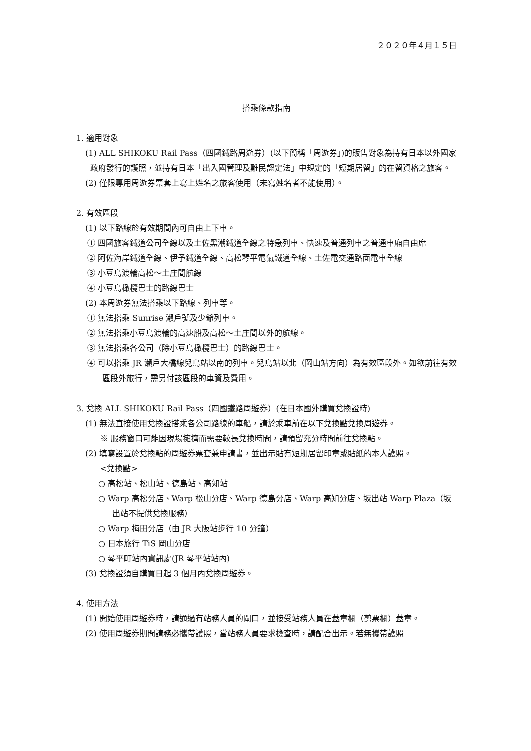２０２０年４月１５日
搭乘條款指南
1. 適用對象
(1) ALL SHIKOKU Rail Pass（四國鐵路周遊券）(以下簡稱「周遊券」)的販售對象為持有日本以外國家政府發行的護照，並持有日本「出入國管理及難民認定法」中規定的「短期居留」的在留資格之旅客。
(2) 僅限專用周遊券票套上寫上姓名之旅客使用（未寫姓名者不能使用）。
2. 有效區段
(1) 以下路線於有效期間內可自由上下車。
① 四國旅客鐵道公司全線以及土佐黑潮鐵道全線之特急列車、快速及普通列車之普通車廂自由席
② 阿佐海岸鐵道全線、伊予鐵道全線、高松琴平電氣鐵道全線、土佐電交通路面電車全線
③ 小豆島渡輪高松～土庄間航線
④ 小豆島橄欖巴士的路線巴士
(2) 本周遊券無法搭乘以下路線、列車等。
① 無法搭乘 Sunrise 瀨戶號及少爺列車。
② 無法搭乘小豆島渡輪的高速船及高松～土庄間以外的航線。
③ 無法搭乘各公司（除小豆島橄欖巴士）的路線巴士。
④ 可以搭乘 JR 瀨戶大橋線兒島站以南的列車。兒島站以北（岡山站方向）為有效區段外。如欲前往有效區段外旅行，需另付該區段的車資及費用。
3. 兌換 ALL SHIKOKU Rail Pass（四國鐵路周遊券）(在日本國外購買兌換證時)
(1) 無法直接使用兌換證搭乘各公司路線的車船，請於乘車前在以下兌換點兌換周遊券。
※ 服務窗口可能因現場擁擠而需要較長兌換時間，請預留充分時間前往兌換點。
(2) 填寫設置於兌換點的周遊券票套兼申請書，並出示貼有短期居留印章或貼紙的本人護照。
<兌換點>
○ 高松站、松山站、德島站、高知站
○ Warp 高松分店、Warp 松山分店、Warp 德島分店、Warp 高知分店、坂出站 Warp Plaza（坂出站不提供兌換服務）
○ Warp 梅田分店（由 JR 大阪站步行 10 分鐘）
○ 日本旅行 TiS 岡山分店
○ 琴平町站內資訊處(JR 琴平站站內)
(3) 兌換證須自購買日起 3 個月內兌換周遊券。
4. 使用方法
(1) 開始使用周遊券時，請通過有站務人員的閘口，並接受站務人員在蓋章欄（剪票欄）蓋章。
(2) 使用周遊券期間請務必攜帶護照，當站務人員要求檢查時，請配合出示。若無攜帶護照